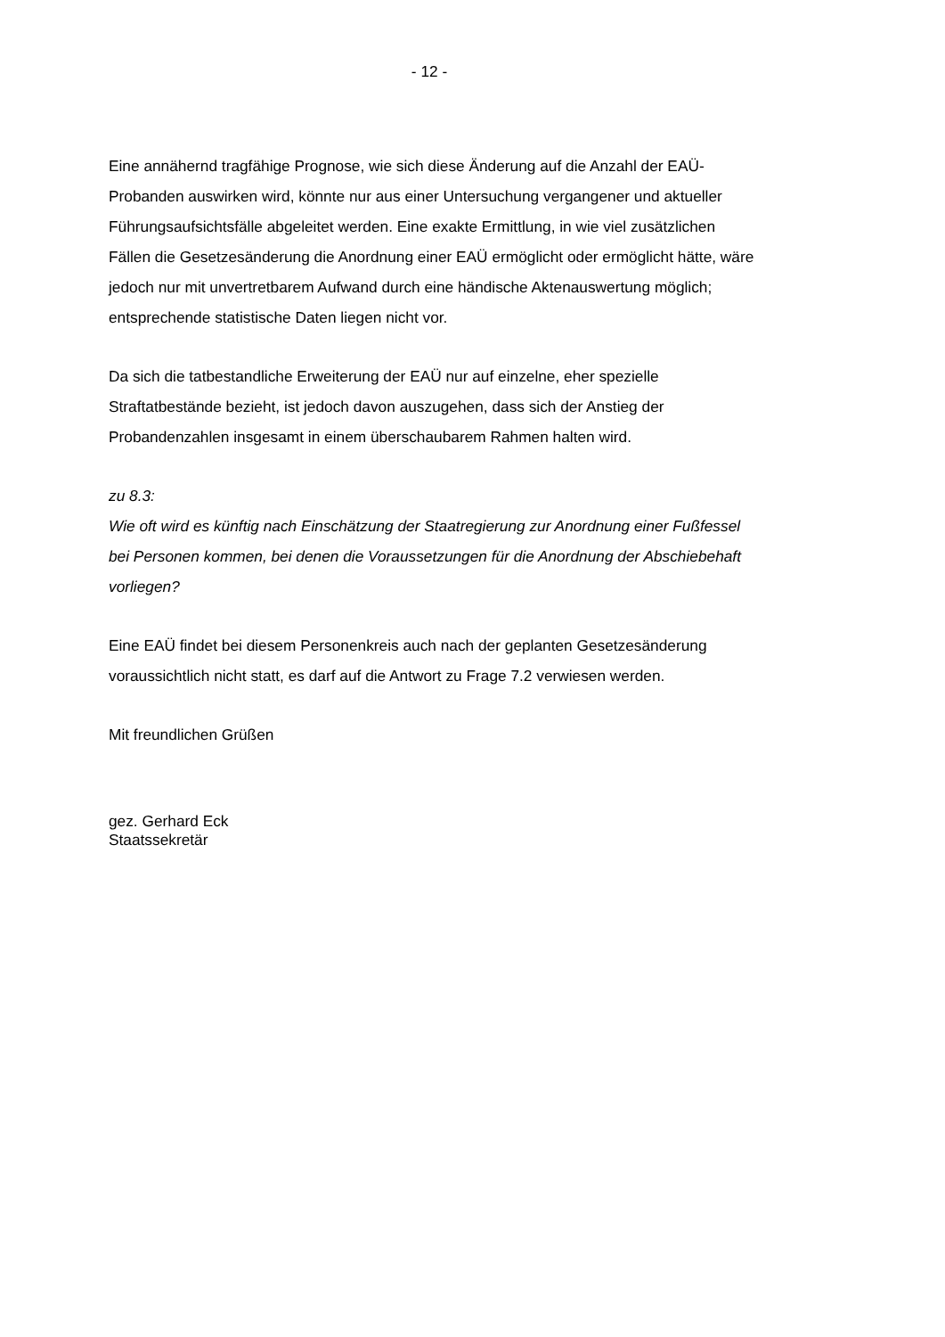- 12 -
Eine annähernd tragfähige Prognose, wie sich diese Änderung auf die Anzahl der EAÜ-Probanden auswirken wird, könnte nur aus einer Untersuchung vergangener und aktueller Führungsaufsichtsfälle abgeleitet werden. Eine exakte Ermittlung, in wie viel zusätzlichen Fällen die Gesetzesänderung die Anordnung einer EAÜ ermöglicht oder ermöglicht hätte, wäre jedoch nur mit unvertretbarem Aufwand durch eine händische Aktenauswertung möglich; entsprechende statistische Daten liegen nicht vor.
Da sich die tatbestandliche Erweiterung der EAÜ nur auf einzelne, eher spezielle Straftatbestände bezieht, ist jedoch davon auszugehen, dass sich der Anstieg der Probandenzahlen insgesamt in einem überschaubarem Rahmen halten wird.
zu 8.3:
Wie oft wird es künftig nach Einschätzung der Staatregierung zur Anordnung einer Fußfessel bei Personen kommen, bei denen die Voraussetzungen für die Anordnung der Abschiebehaft vorliegen?
Eine EAÜ findet bei diesem Personenkreis auch nach der geplanten Gesetzesänderung voraussichtlich nicht statt, es darf auf die Antwort zu Frage 7.2 verwiesen werden.
Mit freundlichen Grüßen
gez. Gerhard Eck
Staatssekretär